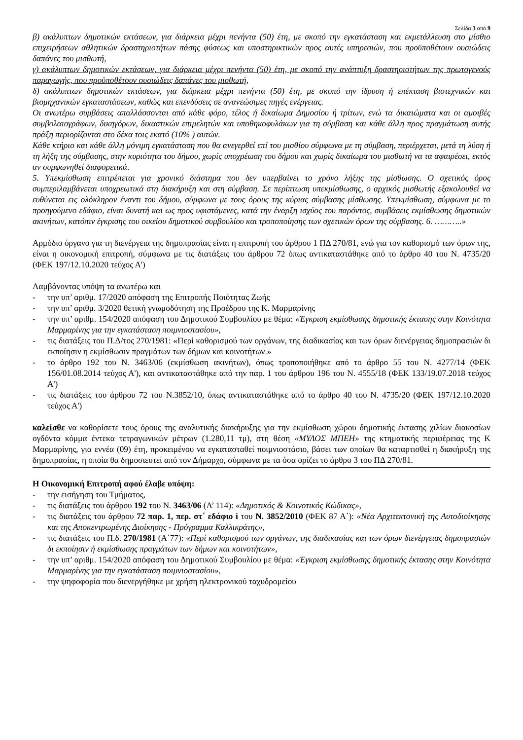Σελίδα 3 από 9
β) ακάλυπτων δημοτικών εκτάσεων, για διάρκεια μέχρι πενήντα (50) έτη, με σκοπό την εγκατάσταση και εκμετάλλευση στο μίσθιο επιχειρήσεων αθλητικών δραστηριοτήτων πάσης φύσεως και υποστηρικτικών προς αυτές υπηρεσιών, που προϋποθέτουν ουσιώδεις δαπάνες του μισθωτή,
γ) ακάλυπτων δημοτικών εκτάσεων, για διάρκεια μέχρι πενήντα (50) έτη, με σκοπό την ανάπτυξη δραστηριοτήτων της πρωτογενούς παραγωγής, που προϋποθέτουν ουσιώδεις δαπάνες του μισθωτή,
δ) ακάλυπτων δημοτικών εκτάσεων, για διάρκεια μέχρι πενήντα (50) έτη, με σκοπό την ίδρυση ή επέκταση βιοτεχνικών και βιομηχανικών εγκαταστάσεων, καθώς και επενδύσεις σε ανανεώσιμες πηγές ενέργειας.
Οι ανωτέρω συμβάσεις απαλλάσσονται από κάθε φόρο, τέλος ή δικαίωμα Δημοσίου ή τρίτων, ενώ τα δικαιώματα και οι αμοιβές συμβολαιογράφων, δικηγόρων, δικαστικών επιμελητών και υποθηκοφυλάκων για τη σύμβαση και κάθε άλλη προς πραγμάτωση αυτής πράξη περιορίζονται στο δέκα τοις εκατό (10% ) αυτών.
Κάθε κτήριο και κάθε άλλη μόνιμη εγκατάσταση που θα ανεγερθεί επί του μισθίου σύμφωνα με τη σύμβαση, περιέρχεται, μετά τη λύση ή τη λήξη της σύμβασης, στην κυριότητα του δήμου, χωρίς υποχρέωση του δήμου και χωρίς δικαίωμα του μισθωτή να τα αφαιρέσει, εκτός αν συμφωνηθεί διαφορετικά.
5. Υπεκμίσθωση επιτρέπεται για χρονικό διάστημα που δεν υπερβαίνει το χρόνο λήξης της μίσθωσης. Ο σχετικός όρος συμπεριλαμβάνεται υποχρεωτικά στη διακήρυξη και στη σύμβαση. Σε περίπτωση υπεκμίσθωσης, ο αρχικός μισθωτής εξακολουθεί να ευθύνεται εις ολόκληρον έναντι του δήμου, σύμφωνα με τους όρους της κύριας σύμβασης μίσθωσης. Υπεκμίσθωση, σύμφωνα με το προηγούμενο εδάφιο, είναι δυνατή και ως προς υφιστάμενες, κατά την έναρξη ισχύος του παρόντος, συμβάσεις εκμίσθωσης δημοτικών ακινήτων, κατόπιν έγκρισης του οικείου δημοτικού συμβουλίου και τροποποίησης των σχετικών όρων της σύμβασης. 6. ………..»
Αρμόδιο όργανο για τη διενέργεια της δημοπρασίας είναι η επιτροπή του άρθρου 1 ΠΔ 270/81, ενώ για τον καθορισμό των όρων της, είναι η οικονομική επιτροπή, σύμφωνα με τις διατάξεις του άρθρου 72 όπως αντικαταστάθηκε από το άρθρο 40 του Ν. 4735/20 (ΦΕΚ 197/12.10.2020 τεύχος Α')
Λαμβάνοντας υπόψη τα ανωτέρω και
- την υπ’ αριθμ. 17/2020 απόφαση της Επιτροπής Ποιότητας Ζωής
- την υπ’ αριθμ. 3/2020 θετική γνωμοδότηση της Προέδρου της Κ. Μαρμαρίνης
- την υπ’ αριθμ. 154/2020 απόφαση του Δημοτικού Συμβουλίου με θέμα: «Έγκριση εκμίσθωσης δημοτικής έκτασης στην Κοινότητα Μαρμαρίνης για την εγκατάσταση ποιμνιοστασίου»,
- τις διατάξεις του Π.Δ/τος 270/1981: «Περί καθορισμού των οργάνων, της διαδικασίας και των όρων διενέργειας δημοπρασιών δι εκποίησιν η εκμίσθωσιν πραγμάτων των δήμων και κοινοτήτων.»
- το άρθρο 192 του Ν. 3463/06 (εκμίσθωση ακινήτων), όπως τροποποιήθηκε από το άρθρο 55 του Ν. 4277/14 (ΦΕΚ 156/01.08.2014 τεύχος Α'), και αντικαταστάθηκε από την παρ. 1 του άρθρου 196 του Ν. 4555/18 (ΦΕΚ 133/19.07.2018 τεύχος Α')
- τις διατάξεις του άρθρου 72 του Ν.3852/10, όπως αντικαταστάθηκε από το άρθρο 40 του Ν. 4735/20 (ΦΕΚ 197/12.10.2020 τεύχος Α')
καλείσθε να καθορίσετε τους όρους της αναλυτικής διακήρυξης για την εκμίσθωση χώρου δημοτικής έκτασης χιλίων διακοσίων ογδόντα κόμμα έντεκα τετραγωνικών μέτρων (1.280,11 τμ), στη θέση «ΜΥΛΟΣ ΜΠΕΗ» της κτηματικής περιφέρειας της Κ Μαρμαρίνης, για εννέα (09) έτη, προκειμένου να εγκατασταθεί ποιμνιοστάσιο, βάσει των οποίων θα καταρτισθεί η διακήρυξη της δημοπρασίας, η οποία θα δημοσιευτεί από τον Δήμαρχο, σύμφωνα με τα όσα ορίζει το άρθρο 3 του ΠΔ 270/81.
Η Οικονομική Επιτροπή αφού έλαβε υπόψη:
- την εισήγηση του Τμήματος,
- τις διατάξεις του άρθρου 192 του Ν. 3463/06 (Α’ 114): «Δημοτικός & Κοινοτικός Κώδικας»,
- τις διατάξεις του άρθρου 72 παρ. 1, περ. στ΄ εδάφιο i του Ν. 3852/2010 (ΦΕΚ 87 Α΄): «Νέα Αρχιτεκτονική της Αυτοδιοίκησης και της Αποκεντρωμένης Διοίκησης - Πρόγραμμα Καλλικράτης»,
- τις διατάξεις του Π.δ. 270/1981 (Α΄77): «Περί καθορισμού των οργάνων, της διαδικασίας και των όρων διενέργειας δημοπρασιών δι εκποίησιν ή εκμίσθωσης πραγμάτων των δήμων και κοινοτήτων»,
- την υπ’ αριθμ. 154/2020 απόφαση του Δημοτικού Συμβουλίου με θέμα: «Έγκριση εκμίσθωσης δημοτικής έκτασης στην Κοινότητα Μαρμαρίνης για την εγκατάσταση ποιμνιοστασίου»,
- την ψηφοφορία που διενεργήθηκε με χρήση ηλεκτρονικού ταχυδρομείου